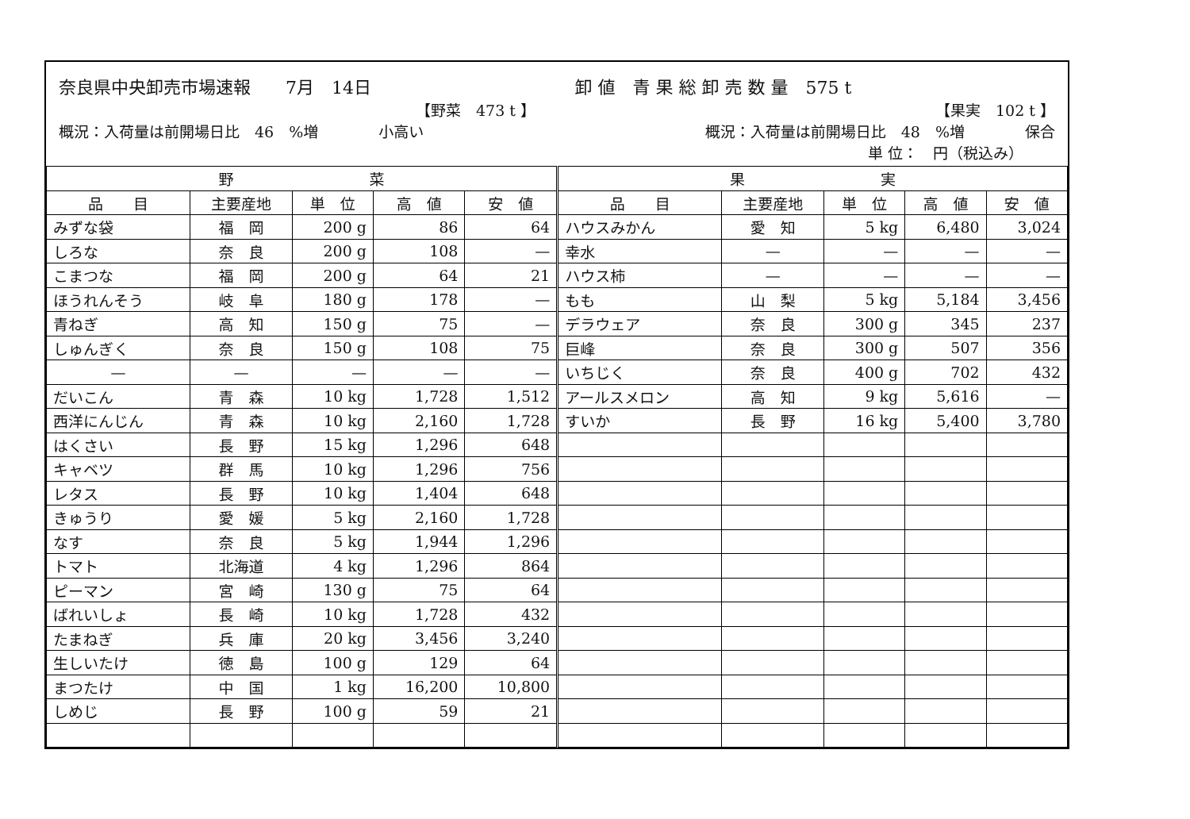奈良県中央卸売市場速報　　7月　14日 卸 値　青 果 総 卸 売 数 量　575 t
【野菜　473 t 】 【果実　102 t 】
概況：入荷量は前開場日比　46　%増　　　　小高い 概況：入荷量は前開場日比　48　%増　　　　保合
単 位：　円（税込み）
| 野 菜 | | | | | 果 実 | | | | |
| --- | --- | --- | --- | --- | --- | --- | --- | --- | --- |
| 品 目 | 主要産地 | 単 位 | 高 値 | 安 値 | 品 目 | 主要産地 | 単 位 | 高 値 | 安 値 |
| みずな袋 | 福 岡 | 200 g | 86 | 64 | ハウスみかん | 愛 知 | 5 kg | 6,480 | 3,024 |
| しろな | 奈 良 | 200 g | 108 | — | 幸水 | — | — | — | — |
| こまつな | 福 岡 | 200 g | 64 | 21 | ハウス柿 | — | — | — | — |
| ほうれんそう | 岐 阜 | 180 g | 178 | — | もも | 山 梨 | 5 kg | 5,184 | 3,456 |
| 青ねぎ | 高 知 | 150 g | 75 | — | デラウェア | 奈 良 | 300 g | 345 | 237 |
| しゅんぎく | 奈 良 | 150 g | 108 | 75 | 巨峰 | 奈 良 | 300 g | 507 | 356 |
| — | — | — | — | — | いちじく | 奈 良 | 400 g | 702 | 432 |
| だいこん | 青 森 | 10 kg | 1,728 | 1,512 | アールスメロン | 高 知 | 9 kg | 5,616 | — |
| 西洋にんじん | 青 森 | 10 kg | 2,160 | 1,728 | すいか | 長 野 | 16 kg | 5,400 | 3,780 |
| はくさい | 長 野 | 15 kg | 1,296 | 648 | | | | | |
| キャベツ | 群 馬 | 10 kg | 1,296 | 756 | | | | | |
| レタス | 長 野 | 10 kg | 1,404 | 648 | | | | | |
| きゅうり | 愛 媛 | 5 kg | 2,160 | 1,728 | | | | | |
| なす | 奈 良 | 5 kg | 1,944 | 1,296 | | | | | |
| トマト | 北海道 | 4 kg | 1,296 | 864 | | | | | |
| ピーマン | 宮 崎 | 130 g | 75 | 64 | | | | | |
| ばれいしょ | 長 崎 | 10 kg | 1,728 | 432 | | | | | |
| たまねぎ | 兵 庫 | 20 kg | 3,456 | 3,240 | | | | | |
| 生しいたけ | 徳 島 | 100 g | 129 | 64 | | | | | |
| まつたけ | 中 国 | 1 kg | 16,200 | 10,800 | | | | | |
| しめじ | 長 野 | 100 g | 59 | 21 | | | | | |